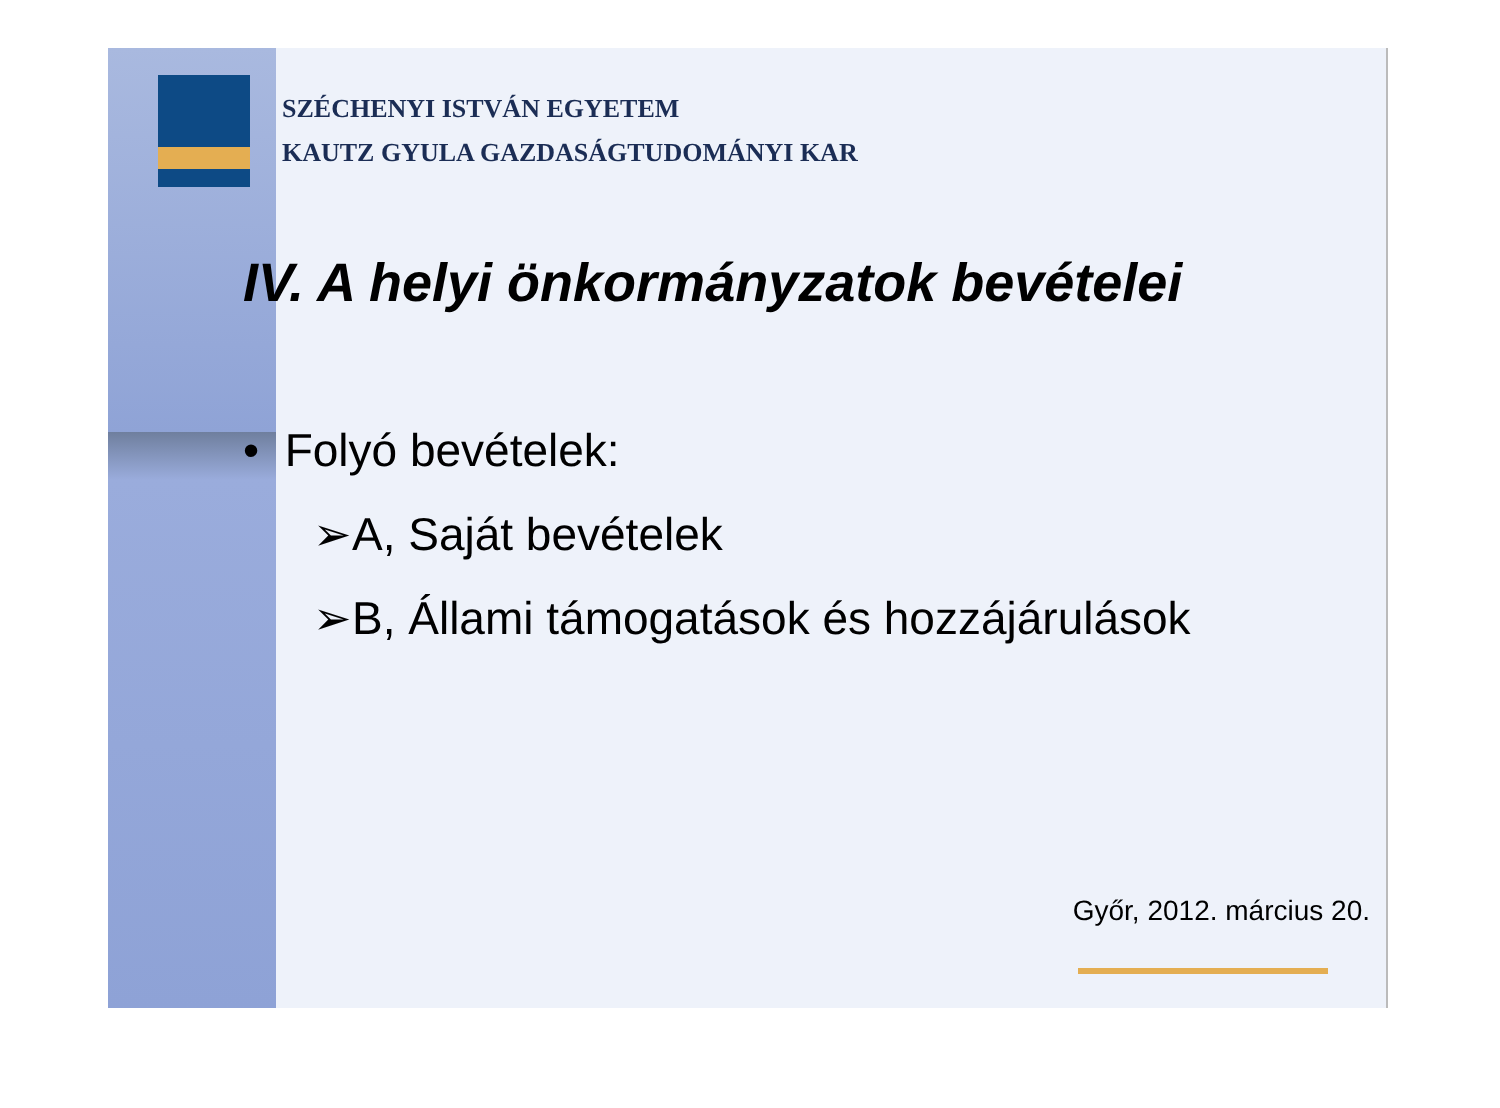SZÉCHENYI ISTVÁN EGYETEM
KAUTZ GYULA GAZDASÁGTUDOMÁNYI KAR
IV. A helyi önkormányzatok bevételei
• Folyó bevételek:
➢A, Saját bevételek
➢B, Állami támogatások és hozzájárulások
Győr, 2012. március 20.